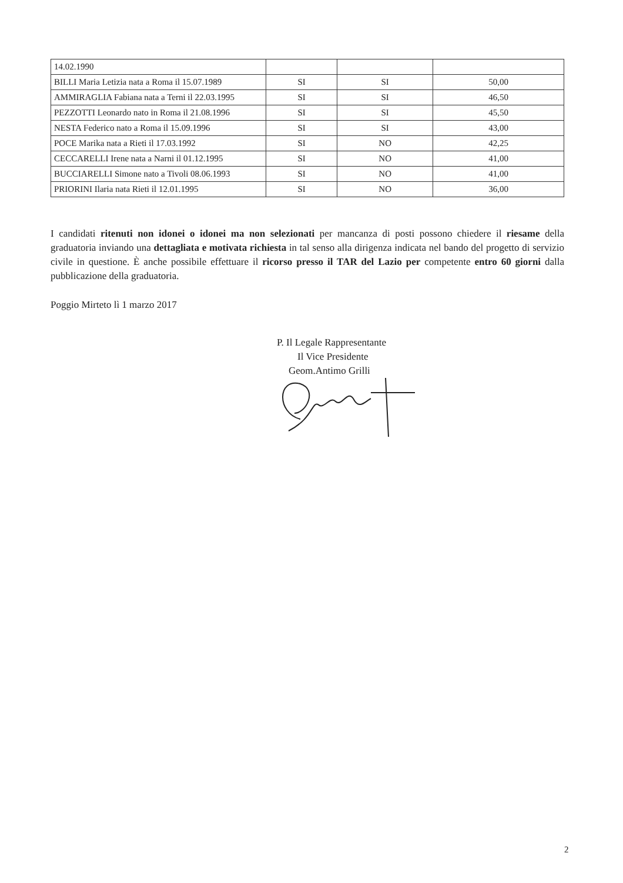| 14.02.1990 | | | |
| BILLI Maria Letizia nata a Roma il 15.07.1989 | SI | SI | 50,00 |
| AMMIRAGLIA Fabiana nata a Terni il 22.03.1995 | SI | SI | 46,50 |
| PEZZOTTI Leonardo nato in Roma il 21.08.1996 | SI | SI | 45,50 |
| NESTA Federico nato a Roma il 15.09.1996 | SI | SI | 43,00 |
| POCE Marika nata a Rieti il 17.03.1992 | SI | NO | 42,25 |
| CECCARELLI Irene nata a Narni il 01.12.1995 | SI | NO | 41,00 |
| BUCCIARELLI Simone nato a Tivoli 08.06.1993 | SI | NO | 41,00 |
| PRIORINI Ilaria nata Rieti il 12.01.1995 | SI | NO | 36,00 |
I candidati ritenuti non idonei o idonei ma non selezionati per mancanza di posti possono chiedere il riesame della graduatoria inviando una dettagliata e motivata richiesta in tal senso alla dirigenza indicata nel bando del progetto di servizio civile in questione. È anche possibile effettuare il ricorso presso il TAR del Lazio per competente entro 60 giorni dalla pubblicazione della graduatoria.
Poggio Mirteto lì 1 marzo 2017
P. Il Legale Rappresentante
Il Vice Presidente
Geom.Antimo Grilli
2